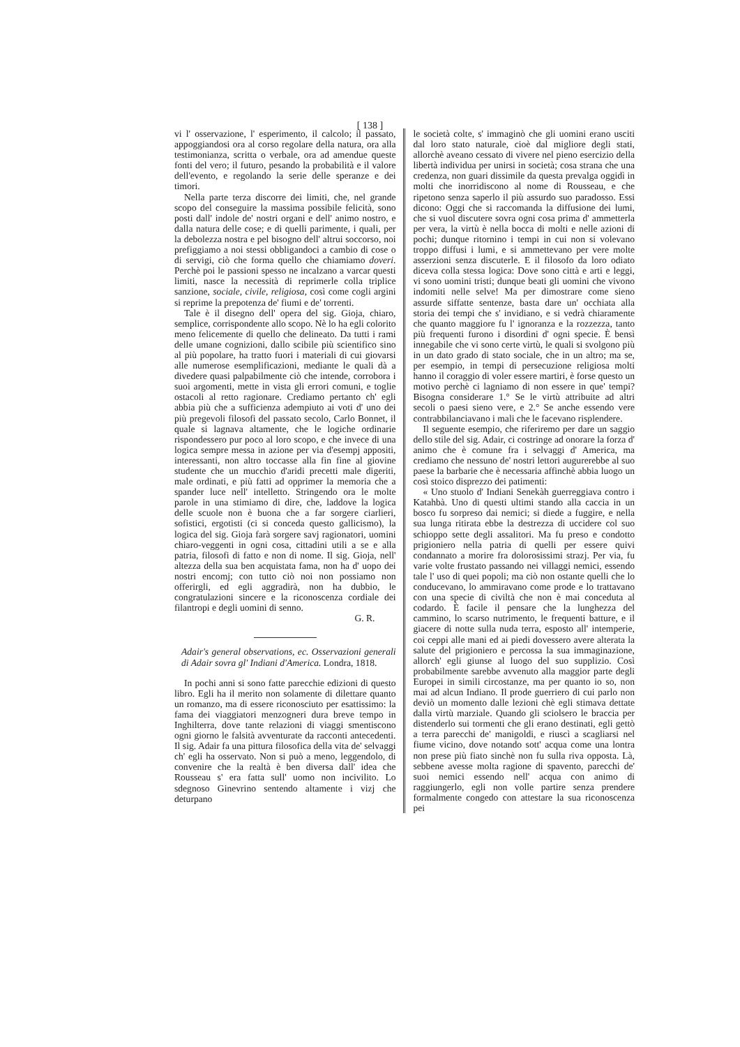[ 138 ]
vi l' osservazione, l' esperimento, il calcolo; il passato, appoggiandosi ora al corso regolare della natura, ora alla testimonianza, scritta o verbale, ora ad amendue queste fonti del vero; il futuro, pesando la probabilità e il valore dell'evento, e regolando la serie delle speranze e dei timori.
Nella parte terza discorre dei limiti, che, nel grande scopo del conseguire la massima possibile felicità, sono posti dall' indole de' nostri organi e dell' animo nostro, e dalla natura delle cose; e di quelli parimente, i quali, per la debolezza nostra e pel bisogno dell' altrui soccorso, noi prefiggiamo a noi stessi obbligandoci a cambio di cose o di servigi, ciò che forma quello che chiamiamo doveri. Perchè poi le passioni spesso ne incalzano a varcar questi limiti, nasce la necessità di reprimerle colla triplice sanzione, sociale, civile, religiosa, così come cogli argini si reprime la prepotenza de' fiumi e de' torrenti.
Tale è il disegno dell' opera del sig. Gioja, chiaro, semplice, corrispondente allo scopo. Nè lo ha egli colorito meno felicemente di quello che delineato. Da tutti i rami delle umane cognizioni, dallo scibile più scientifico sino al più popolare, ha tratto fuori i materiali di cui giovarsi alle numerose esemplificazioni, mediante le quali dà a divedere quasi palpabilmente ciò che intende, corrobora i suoi argomenti, mette in vista gli errori comuni, e toglie ostacoli al retto ragionare. Crediamo pertanto ch' egli abbia più che a sufficienza adempiuto ai voti d' uno dei più pregevoli filosofi del passato secolo, Carlo Bonnet, il quale si lagnava altamente, che le logiche ordinarie rispondessero pur poco al loro scopo, e che invece di una logica sempre messa in azione per via d'esempj appositi, interessanti, non altro toccasse alla fin fine al giovine studente che un mucchio d'aridi precetti male digeriti, male ordinati, e più fatti ad opprimer la memoria che a spander luce nell' intelletto. Stringendo ora le molte parole in una stimiamo di dire, che, laddove la logica delle scuole non è buona che a far sorgere ciarlieri, sofistici, ergotisti (ci si conceda questo gallicismo), la logica del sig. Gioja farà sorgere savj ragionatori, uomini chiaro-veggenti in ogni cosa, cittadini utili a se e alla patria, filosofi di fatto e non di nome. Il sig. Gioja, nell' altezza della sua ben acquistata fama, non ha d' uopo dei nostri encomj; con tutto ciò noi non possiamo non offerirgli, ed egli aggradirà, non ha dubbio, le congratulazioni sincere e la riconoscenza cordiale dei filantropi e degli uomini di senno.
G. R.
Adair's general observations, ec. Osservazioni generali di Adair sovra gl' Indiani d'America. Londra, 1818.
In pochi anni si sono fatte parecchie edizioni di questo libro. Egli ha il merito non solamente di dilettare quanto un romanzo, ma di essere riconosciuto per esattissimo: la fama dei viaggiatori menzogneri dura breve tempo in Inghilterra, dove tante relazioni di viaggi smentiscono ogni giorno le falsità avventurate da racconti antecedenti. Il sig. Adair fa una pittura filosofica della vita de' selvaggi ch' egli ha osservato. Non si può a meno, leggendolo, di convenire che la realtà è ben diversa dall' idea che Rousseau s' era fatta sull' uomo non incivilito. Lo sdegnoso Ginevrino sentendo altamente i vizj che deturpano
le società colte, s' immaginò che gli uomini erano usciti dal loro stato naturale, cioè dal migliore degli stati, allorchè aveano cessato di vivere nel pieno esercizio della libertà individua per unirsi in società; cosa strana che una credenza, non guari dissimile da questa prevalga oggidì in molti che inorridiscono al nome di Rousseau, e che ripetono senza saperlo il più assurdo suo paradosso. Essi dicono: Oggi che si raccomanda la diffusione dei lumi, che si vuol discutere sovra ogni cosa prima d' ammetterla per vera, la virtù è nella bocca di molti e nelle azioni di pochi; dunque ritornino i tempi in cui non si volevano troppo diffusi i lumi, e si ammettevano per vere molte asserzioni senza discuterle. E il filosofo da loro odiato diceva colla stessa logica: Dove sono città e arti e leggi, vi sono uomini tristi; dunque beati gli uomini che vivono indomiti nelle selve! Ma per dimostrare come sieno assurde siffatte sentenze, basta dare un' occhiata alla storia dei tempi che s' invidiano, e si vedrà chiaramente che quanto maggiore fu l' ignoranza e la rozzezza, tanto più frequenti furono i disordini d' ogni specie. È bensì innegabile che vi sono certe virtù, le quali si svolgono più in un dato grado di stato sociale, che in un altro; ma se, per esempio, in tempi di persecuzione religiosa molti hanno il coraggio di voler essere martiri, è forse questo un motivo perchè ci lagniamo di non essere in que' tempi? Bisogna considerare 1.° Se le virtù attribuite ad altri secoli o paesi sieno vere, e 2.° Se anche essendo vere contrabbilanciavano i mali che le facevano risplendere.
Il seguente esempio, che riferiremo per dare un saggio dello stile del sig. Adair, ci costringe ad onorare la forza d' animo che è comune fra i selvaggi d' America, ma crediamo che nessuno de' nostri lettori augurerebbe al suo paese la barbarie che è necessaria affinchè abbia luogo un così stoico disprezzo dei patimenti:
« Uno stuolo d' Indiani Senekàh guerreggiava contro i Katahbà. Uno di questi ultimi stando alla caccia in un bosco fu sorpreso dai nemici; si diede a fuggire, e nella sua lunga ritirata ebbe la destrezza di uccidere col suo schioppo sette degli assalitori. Ma fu preso e condotto prigioniero nella patria di quelli per essere quivi condannato a morire fra dolorosissimi strazj. Per via, fu varie volte frustato passando nei villaggi nemici, essendo tale l' uso di quei popoli; ma ciò non ostante quelli che lo conducevano, lo ammiravano come prode e lo trattavano con una specie di civiltà che non è mai conceduta al codardo. È facile il pensare che la lunghezza del cammino, lo scarso nutrimento, le frequenti batture, e il giacere di notte sulla nuda terra, esposto all' intemperie, coi ceppi alle mani ed ai piedi dovessero avere alterata la salute del prigioniero e percossa la sua immaginazione, allorch' egli giunse al luogo del suo supplizio. Così probabilmente sarebbe avvenuto alla maggior parte degli Europei in simili circostanze, ma per quanto io so, non mai ad alcun Indiano. Il prode guerriero di cui parlo non deviò un momento dalle lezioni chè egli stimava dettate dalla virtù marziale. Quando gli sciolsero le braccia per distenderlo sui tormenti che gli erano destinati, egli gettò a terra parecchi de' manigoldi, e riuscì a scagliarsi nel fiume vicino, dove notando sott' acqua come una lontra non prese più fiato sinchè non fu sulla riva opposta. Là, sebbene avesse molta ragione di spavento, parecchi de' suoi nemici essendo nell' acqua con animo di raggiungerlo, egli non volle partire senza prendere formalmente congedo con attestare la sua riconoscenza pei